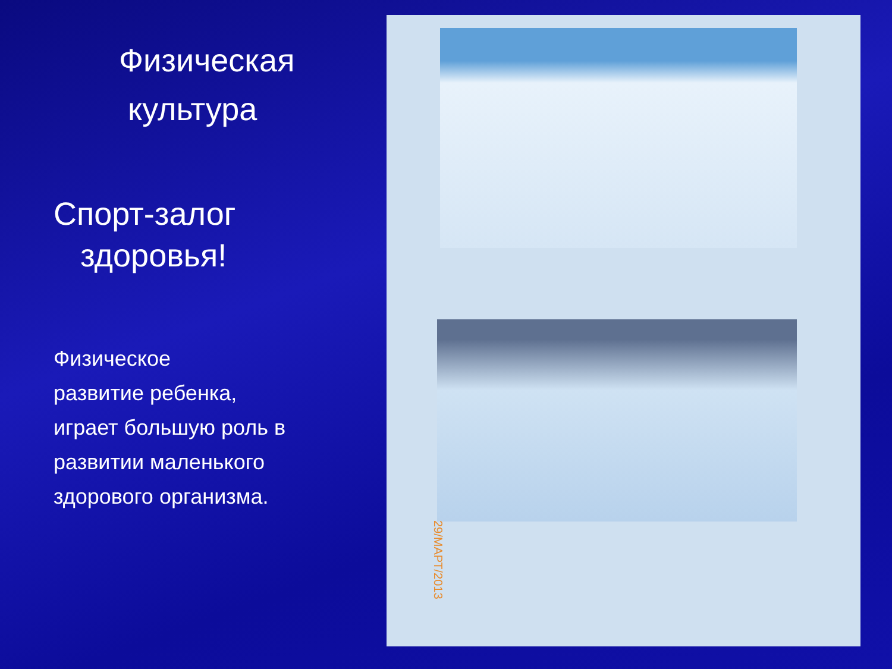Физическая
культура
Спорт-залог
здоровья!
Физическое
развитие ребенка,
играет большую роль в
развитии маленького
здорового организма.
29/МАРТ/2013